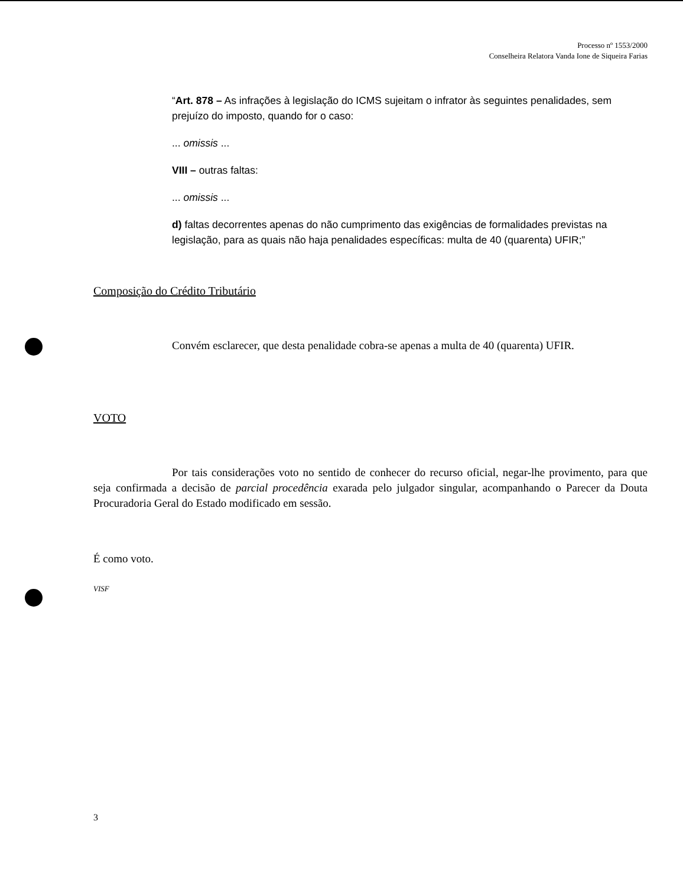Processo nº 1553/2000
Conselheira Relatora Vanda Ione de Siqueira Farias
“Art. 878 – As infrações à legislação do ICMS sujeitam o infrator às seguintes penalidades, sem prejuízo do imposto, quando for o caso:
... omissis ...
VIII – outras faltas:
... omissis ...
d) faltas decorrentes apenas do não cumprimento das exigências de formalidades previstas na legislação, para as quais não haja penalidades específicas: multa de 40 (quarenta) UFIR;”
Composição do Crédito Tributário
Convém esclarecer, que desta penalidade cobra-se apenas a multa de 40 (quarenta) UFIR.
VOTO
Por tais considerações voto no sentido de conhecer do recurso oficial, negar-lhe provimento, para que seja confirmada a decisão de parcial procedência exarada pelo julgador singular, acompanhando o Parecer da Douta Procuradoria Geral do Estado modificado em sessão.
É como voto.
VISF
3